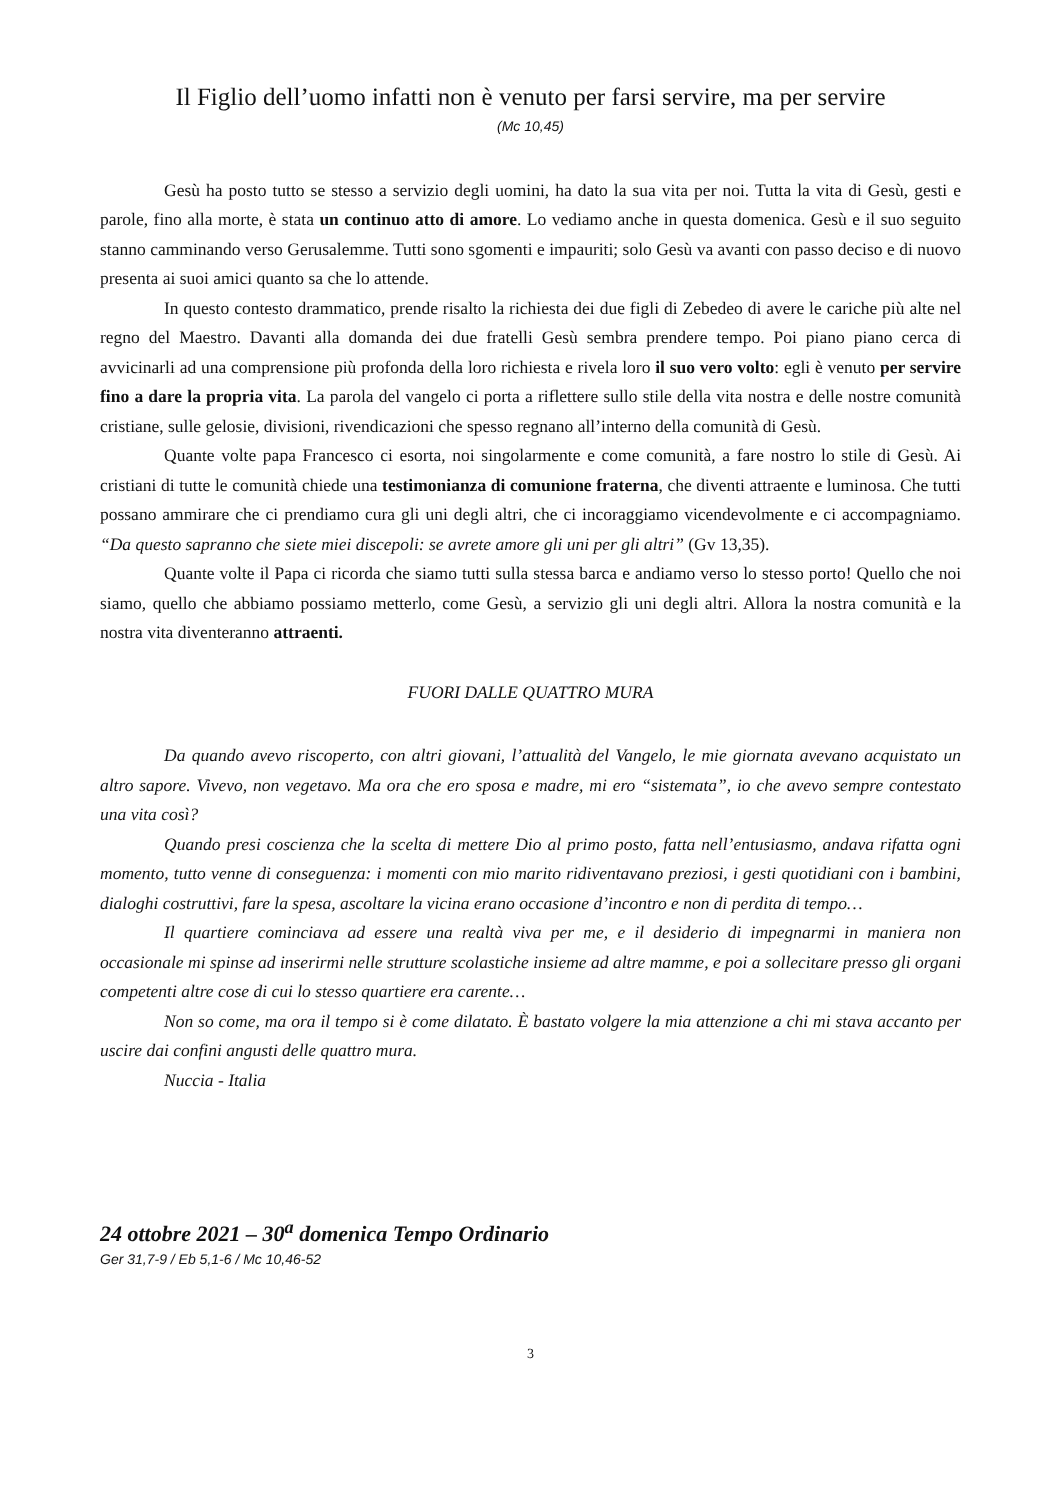Il Figlio dell’uomo infatti non è venuto per farsi servire, ma per servire
(Mc 10,45)
Gesù ha posto tutto se stesso a servizio degli uomini, ha dato la sua vita per noi. Tutta la vita di Gesù, gesti e parole, fino alla morte, è stata un continuo atto di amore. Lo vediamo anche in questa domenica. Gesù e il suo seguito stanno camminando verso Gerusalemme. Tutti sono sgomenti e impauriti; solo Gesù va avanti con passo deciso e di nuovo presenta ai suoi amici quanto sa che lo attende.
In questo contesto drammatico, prende risalto la richiesta dei due figli di Zebedeo di avere le cariche più alte nel regno del Maestro. Davanti alla domanda dei due fratelli Gesù sembra prendere tempo. Poi piano piano cerca di avvicinarli ad una comprensione più profonda della loro richiesta e rivela loro il suo vero volto: egli è venuto per servire fino a dare la propria vita. La parola del vangelo ci porta a riflettere sullo stile della vita nostra e delle nostre comunità cristiane, sulle gelosie, divisioni, rivendicazioni che spesso regnano all’interno della comunità di Gesù.
Quante volte papa Francesco ci esorta, noi singolarmente e come comunità, a fare nostro lo stile di Gesù. Ai cristiani di tutte le comunità chiede una testimonianza di comunione fraterna, che diventi attraente e luminosa. Che tutti possano ammirare che ci prendiamo cura gli uni degli altri, che ci incoraggiamo vicendevolmente e ci accompagniamo. “Da questo sapranno che siete miei discepoli: se avrete amore gli uni per gli altri” (Gv 13,35).
Quante volte il Papa ci ricorda che siamo tutti sulla stessa barca e andiamo verso lo stesso porto! Quello che noi siamo, quello che abbiamo possiamo metterlo, come Gesù, a servizio gli uni degli altri. Allora la nostra comunità e la nostra vita diventeranno attraenti.
FUORI DALLE QUATTRO MURA
Da quando avevo riscoperto, con altri giovani, l’attualità del Vangelo, le mie giornata avevano acquistato un altro sapore. Vivevo, non vegetavo. Ma ora che ero sposa e madre, mi ero “sistemata”, io che avevo sempre contestato una vita così?
Quando presi coscienza che la scelta di mettere Dio al primo posto, fatta nell’entusiasmo, andava rifatta ogni momento, tutto venne di conseguenza: i momenti con mio marito ridiventavano preziosi, i gesti quotidiani con i bambini, dialoghi costruttivi, fare la spesa, ascoltare la vicina erano occasione d’incontro e non di perdita di tempo…
Il quartiere cominciava ad essere una realtà viva per me, e il desiderio di impegnarmi in maniera non occasionale mi spinse ad inserirmi nelle strutture scolastiche insieme ad altre mamme, e poi a sollecitare presso gli organi competenti altre cose di cui lo stesso quartiere era carente…
Non so come, ma ora il tempo si è come dilatato. È bastato volgere la mia attenzione a chi mi stava accanto per uscire dai confini angusti delle quattro mura.
Nuccia - Italia
24 ottobre 2021 – 30<sup>a</sup> domenica Tempo Ordinario
Ger 31,7-9 / Eb 5,1-6 / Mc 10,46-52
3